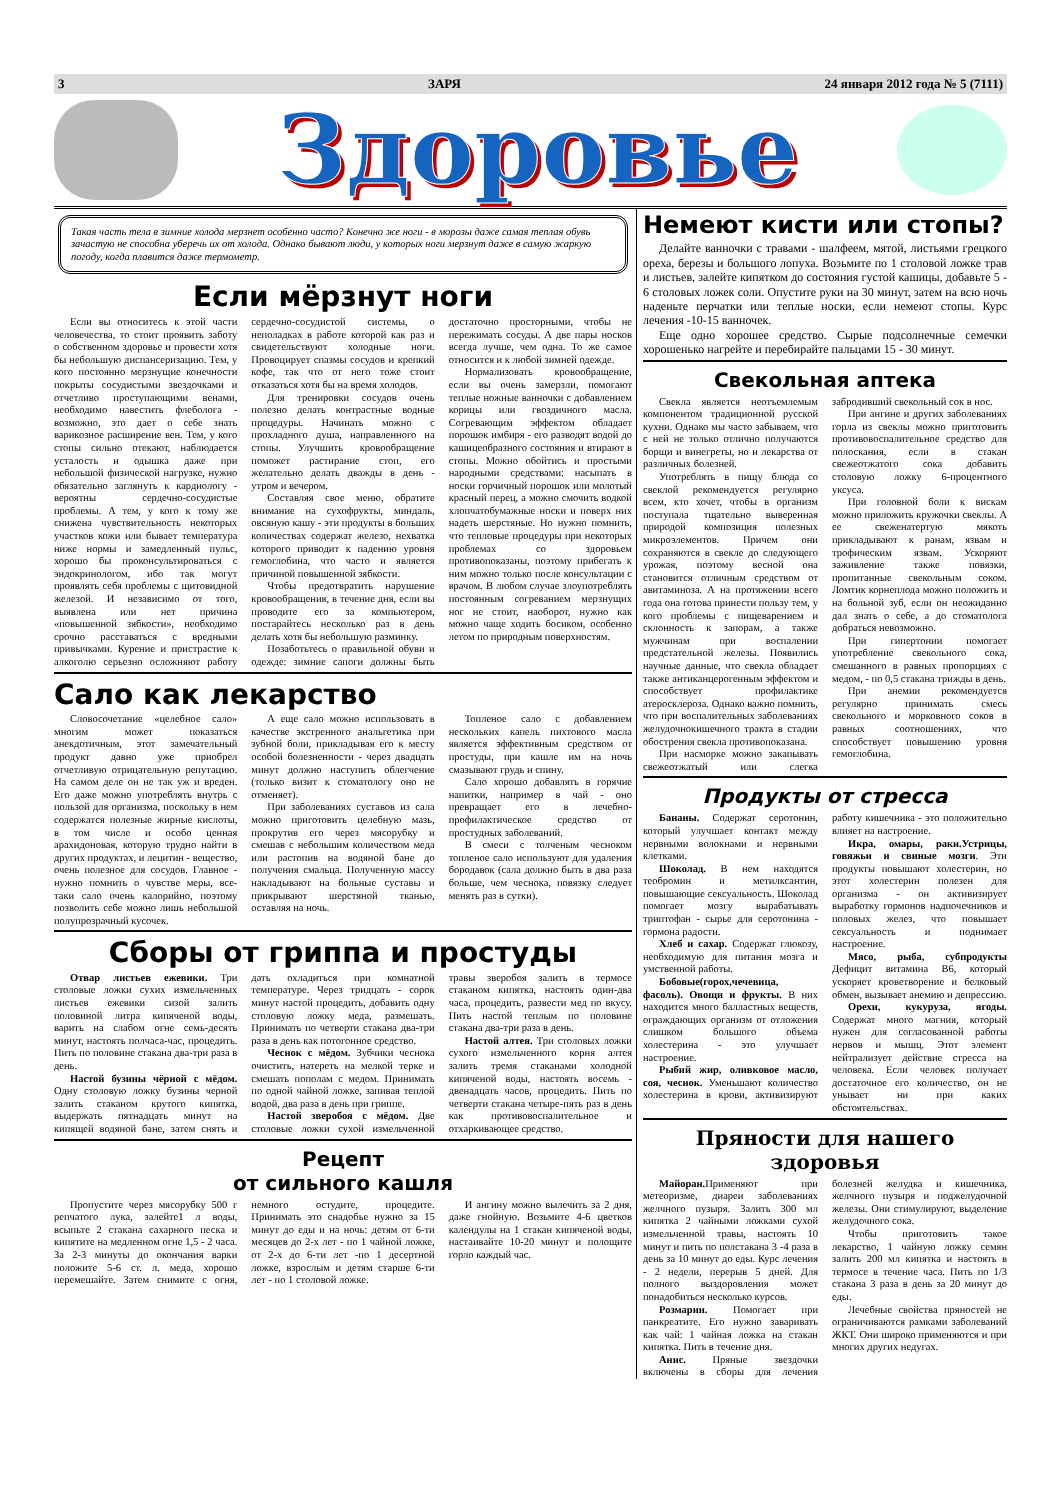3 ЗАРЯ 24 января 2012 года № 5 (7111)
Здоровье
Такая часть тела в зимние холода мерзнет особенно часто? Конечно же ноги - в морозы даже самая теплая обувь зачастую не способна уберечь их от холода. Однако бывают люди, у которых ноги мерзнут даже в самую жаркую погоду, когда плавится даже термометр.
Если мёрзнут ноги
Если вы относитесь к этой части человечества, то стоит проявить заботу о собственном здоровье и провести хотя бы небольшую диспансеризацию. Тем, у кого постоянно мерзнущие конечности покрыты сосудистыми звездочками и отчетливо проступающими венами, необходимо навестить флеболога - возможно, это дает о себе знать варикозное расширение вен. Тем, у кого стопы сильно отекают, наблюдается усталость и одышка даже при небольшой физической нагрузке, нужно обязательно заглянуть к кардиологу - вероятны сердечно-сосудистые проблемы. А тем, у кого к тому же снижена чувствительность некоторых участков кожи или бывает температура ниже нормы и замедленный пульс, хорошо бы проконсультироваться с эндокринологом, ибо так могут проявлять себя проблемы с щитовидной железой. И независимо от того, выявлена или нет причина «повышенной зябкости», необходимо срочно расставаться с вредными привычками. Курение и пристрастие к алкоголю серьезно осложняют работу сердечно-сосудистой системы, о неполадках в работе которой как раз и свидетельствуют холодные ноги. Провоцирует спазмы сосудов и крепкий кофе, так что от него тоже стоит отказаться хотя бы на время холодов.
Для тренировки сосудов очень полезно делать контрастные водные процедуры. Начинать можно с прохладного душа, направленного на стопы. Улучшить кровообращение поможет растирание стоп, его желательно делать дважды в день - утром и вечером.
Составляя свое меню, обратите внимание на сухофрукты, миндаль, овсяную кашу - эти продукты в больших количествах содержат железо, нехватка которого приводит к падению уровня гемоглобина, что часто и является причиной повышенной зябкости.
Чтобы предотвратить нарушение кровообращения, в течение дня, если вы проводите его за компьютером, постарайтесь несколько раз в день делать хотя бы небольшую разминку.
Позаботьтесь о правильной обуви и одежде: зимние сапоги должны быть достаточно просторными, чтобы не пережимать сосуды. А две пары носков всегда лучше, чем одна. То же самое относится и к любой зимней одежде.
Нормализовать кровообращение, если вы очень замерзли, помогают теплые ножные ванночки с добавлением корицы или гвоздичного масла. Согревающим эффектом обладает порошок имбиря - его разводят водой до кашицеобразного состояния и втирают в стопы. Можно обойтись и простыми народными средствами: насыпать в носки горчичный порошок или молотый красный перец, а можно смочить водкой хлопчатобумажные носки и поверх них надеть шерстяные. Но нужно помнить, что тепловые процедуры при некоторых проблемах со здоровьем противопоказаны, поэтому прибегать к ним можно только после консультации с врачом. В любом случае злоупотреблять постоянным согреванием мерзнущих ног не стоит, наоборот, нужно как можно чаще ходить босиком, особенно летом по природным поверхностям.
Сало как лекарство
Словосочетание «целебное сало» многим может показаться анекдотичным, этот замечательный продукт давно уже приобрел отчетливую отрицательную репутацию. На самом деле он не так уж и вреден. Его даже можно употреблять внутрь с пользой для организма, поскольку в нем содержатся полезные жирные кислоты, в том числе и особо ценная арахидоновая, которую трудно найти в других продуктах, и лецитин - вещество, очень полезное для сосудов. Главное - нужно помнить о чувстве меры, все-таки сало очень калорийно, поэтому позволить себе можно лишь небольшой полупрозрачный кусочек.
А еще сало можно использовать в качестве экстренного анальгетика при зубной боли, прикладывая его к месту особой болезненности - через двадцать минут должно наступить облегчение (только визит к стоматологу оно не отменяет).
При заболеваниях суставов из сала можно приготовить целебную мазь, прокрутив его через мясорубку и смешав с небольшим количеством меда или растопив на водяной бане до получения смальца. Полученную массу накладывают на больные суставы и прикрывают шерстяной тканью, оставляя на ночь.
Топленое сало с добавлением нескольких капель пихтового масла является эффективным средством от простуды, при кашле им на ночь смазывают грудь и спину.
Сало хорошо добавлять в горячие напитки, например в чай - оно превращает его в лечебно-профилактическое средство от простудных заболеваний.
В смеси с толченым чесноком топленое сало используют для удаления бородавок (сала должно быть в два раза больше, чем чеснока, повязку следует менять раз в сутки).
Сборы от гриппа и простуды
Отвар листьев ежевики. Три столовые ложки сухих измельченных листьев ежевики сизой залить половиной литра кипяченой воды, варить на слабом огне семь-десять минут, настоять полчаса-час, процедить. Пить по половине стакана два-три раза в день.
Настой бузины чёрной с мёдом. Одну столовую ложку бузины черной залить стаканом крутого кипятка, выдержать пятнадцать минут на кипящей водяной бане, затем снять и дать охладиться при комнатной температуре. Через тридцать - сорок минут настой процедить, добавить одну столовую ложку меда, размешать. Принимать по четверти стакана два-три раза в день как потогонное средство.
Чеснок с мёдом. Зубчики чеснока очистить, натереть на мелкой терке и смешать пополам с медом. Принимать по одной чайной ложке, запивая теплой водой, два раза в день при гриппе.
Настой зверобоя с мёдом. Две столовые ложки сухой измельченной травы зверобоя залить в термосе стаканом кипятка, настоять один-два часа, процедить, развести мед по вкусу. Пить настой теплым по половине стакана два-три раза в день.
Настой алтея. Три столовых ложки сухого измельченного корня алтея залить тремя стаканами холодной кипяченой воды, настоять восемь - двенадцать часов, процедить. Пить по четверти стакана четыре-пять раз в день как противовоспалительное и отхаркивающее средство.
Рецепт
от сильного кашля
Пропустите через мясорубку 500 г репчатого лука, залейте1 л воды, всыпьте 2 стакана сахарного песка и кипятите на медленном огне 1,5 - 2 часа. За 2-3 минуты до окончания варки положите 5-6 ст. л. меда, хорошо перемешайте. Затем снимите с огня, немного остудите, процедите. Принимать это снадобье нужно за 15 минут до еды и на ночь: детям от 6-ти месяцев до 2-х лет - по 1 чайной ложке, от 2-х до 6-ти лет -по 1 десертной ложке, взрослым и детям старше 6-ти лет - по 1 столовой ложке.
И ангину можно вылечить за 2 дня, даже гнойную. Возьмите 4-6 цветков календулы на 1 стакан кипяченой воды, настаивайте 10-20 минут и полощите горло каждый час.
Немеют кисти или стопы?
Делайте ванночки с травами - шалфеем, мятой, листьями грецкого ореха, березы и большого лопуха. Возьмите по 1 столовой ложке трав и листьев, залейте кипятком до состояния густой кашицы, добавьте 5 - 6 столовых ложек соли. Опустите руки на 30 минут, затем на всю ночь наденьте перчатки или теплые носки, если немеют стопы. Курс лечения -10-15 ванночек.
Еще одно хорошее средство. Сырые подсолнечные семечки хорошенько нагрейте и перебирайте пальцами 15 - 30 минут.
Свекольная аптека
Свекла является неотъемлемым компонентом традиционной русской кухни. Однако мы часто забываем, что с ней не только отлично получаются борщи и винегреты, но и лекарства от различных болезней.
Употреблять в пищу блюда со свеклой рекомендуется регулярно всем, кто хочет, чтобы в организм поступала тщательно выверенная природой композиция полезных микроэлементов. Причем они сохраняются в свекле до следующего урожая, поэтому весной она становится отличным средством от авитаминоза. А на протяжении всего года она готова принести пользу тем, у кого проблемы с пищеварением и склонность к запорам, а также мужчинам при воспалении предстательной железы. Появились научные данные, что свекла обладает также антиканцерогенным эффектом и способствует профилактике атеросклероза. Однако важно помнить, что при воспалительных заболеваниях желудочнокишечного тракта в стадии обострения свекла противопоказана.
При насморке можно закапывать свежеотжатый или слегка забродивший свекольный сок в нос.
При ангине и других заболеваниях горла из свеклы можно приготовить противовоспалительное средство для полоскания, если в стакан свежеотжатого сока добавить столовую ложку 6-процентного уксуса.
При головной боли к вискам можно приложить кружочки свеклы. А ее свеженатертую мякоть прикладывают к ранам, язвам и трофическим язвам. Ускоряют заживление также повязки, пропитанные свекольным соком. Ломтик корнеплода можно положить и на больной зуб, если он неожиданно дал знать о себе, а до стоматолога добраться невозможно.
При гипертонии помогает употребление свекольного сока, смешанного в равных пропорциях с медом, - по 0,5 стакана трижды в день.
При анемии рекомендуется регулярно принимать смесь свекольного и морковного соков в равных соотношениях, что способствует повышению уровня гемоглобина.
Продукты от стресса
Бананы. Содержат серотонин, который улучшает контакт между нервными волокнами и нервными клетками.
Шоколад. В нем находятся теобромин и метилксантин, повышающие сексуальность. Шоколад помогает мозгу вырабатывать триптофан - сырье для серотонина - гормона радости.
Хлеб и сахар. Содержат глюкозу, необходимую для питания мозга и умственной работы.
Бобовые(горох,чечевица, фасоль). Овощи и фрукты. В них находится много балластных веществ, ограждающих организм от отложения слишком большого объема холестерина - это улучшает настроение.
Рыбий жир, оливковое масло, соя, чеснок. Уменьшают количество холестерина в крови, активизируют работу кишечника - это положительно влияет на настроение.
Икра, омары, раки.Устрицы, говяжьи и свиные мозги. Эти продукты повышают холестерин, но этот холестерин полезен для организма - он активизирует выработку гормонов надпочечников и половых желез, что повышает сексуальность и поднимает настроение.
Мясо, рыба, субпродукты Дефицит витамина В6, который ускоряет кроветворение и белковый обмен, вызывает анемию и депрессию.
Орехи, кукуруза, ягоды. Содержат много магния, который нужен для согласованной работы нервов и мышц. Этот элемент нейтрализует действие стресса на человека. Если человек получает достаточное его количество, он не унывает ни при каких обстоятельствах.
Пряности для нашего здоровья
Майоран. Применяют при метеоризме, диареи заболеваниях желчного пузыря. Залить 300 мл кипятка 2 чайными ложками сухой измельченной травы, настоять 10 минут и пить по полстакана 3 -4 раза в день за 10 минут до еды. Курс лечения - 2 недели, перерыв 5 дней. Для полного выздоровления может понадобиться несколько курсов.
Розмарин. Помогает при панкреатите. Его нужно заваривать как чай: 1 чайная ложка на стакан кипятка. Пить в течение дня.
Анис. Пряные звездочки включены в сборы для лечения болезней желудка и кишечника, желчного пузыря и поджелудочной железы. Они стимулируют, выделение желудочного сока.
Чтобы приготовить такое лекарство, 1 чайную ложку семян залить 200 мл кипятка и настоять в термосе в течение часа. Пить по 1/3 стакана 3 раза в день за 20 минут до еды.
Лечебные свойства пряностей не ограничиваются рамками заболеваний ЖКТ. Они широко применяются и при многих других недугах.